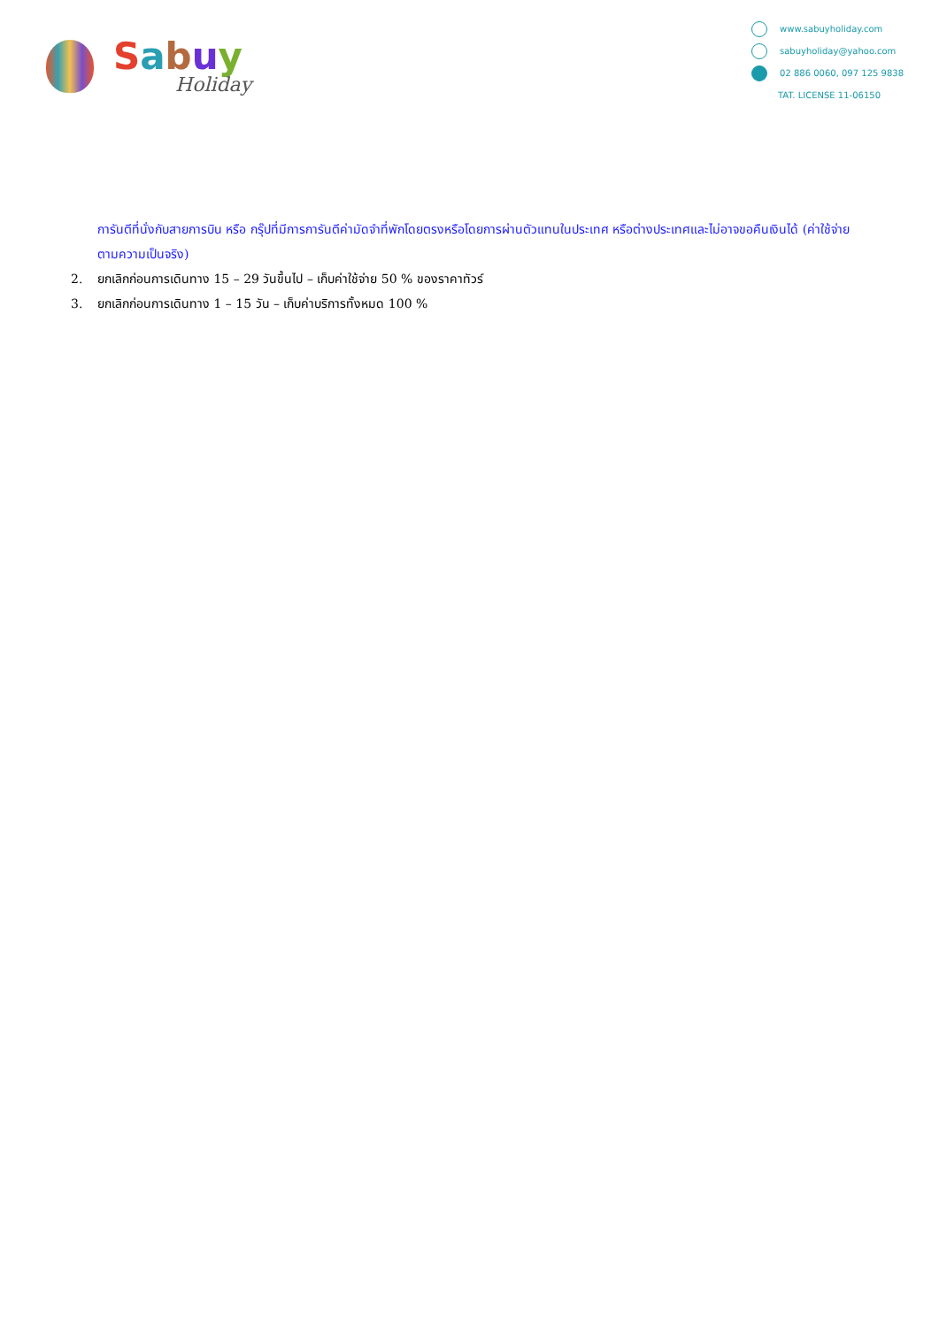Sabuy
Holiday
www.sabuyholiday.com
sabuyholiday@yahoo.com
02 886 0060, 097 125 9838
TAT. LICENSE 11-06150
การันตีที่นั่งกับสายการบิน หรือ กรุ๊ปที่มีการการันตีค่ามัดจำที่พักโดยตรงหรือโดยการผ่านตัวแทนในประเทศ หรือต่างประเทศและไม่อาจขอคืนเงินได้ (ค่าใช้จ่ายตามความเป็นจริง)
2. ยกเลิกก่อนการเดินทาง 15 – 29 วันขึ้นไป – เก็บค่าใช้จ่าย 50 % ของราคาทัวร์
3. ยกเลิกก่อนการเดินทาง 1 – 15 วัน – เก็บค่าบริการทั้งหมด 100 %